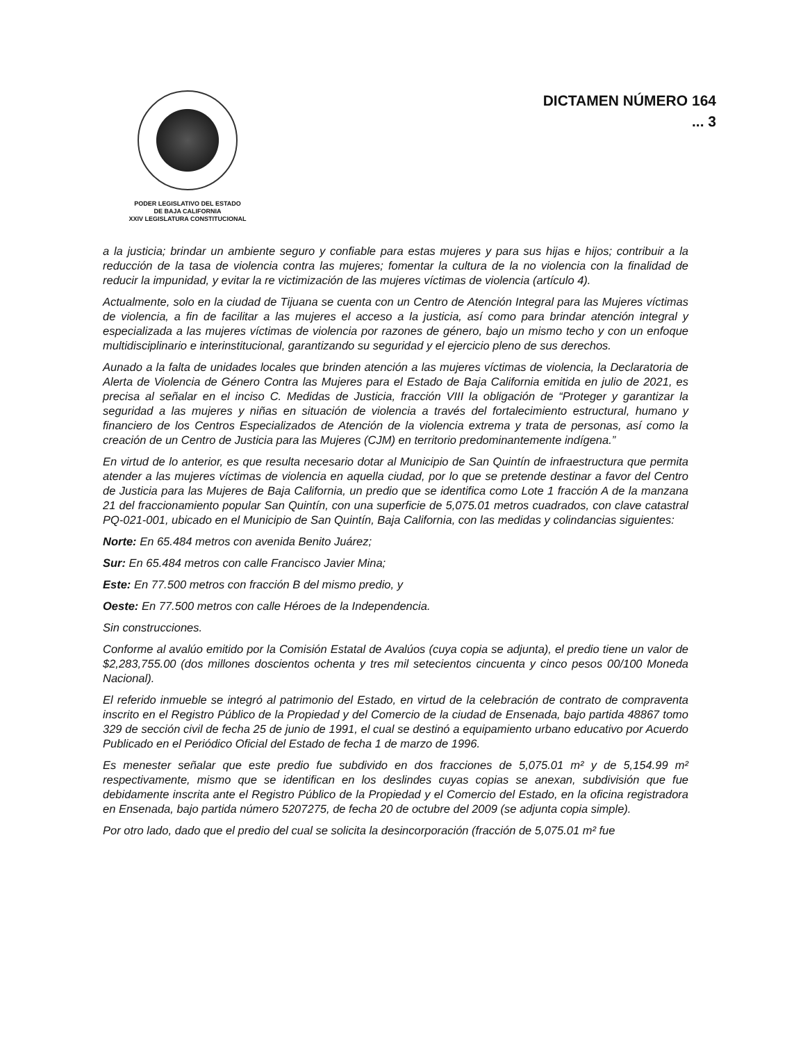PODER LEGISLATIVO DEL ESTADO
DE BAJA CALIFORNIA
XXIV LEGISLATURA CONSTITUCIONAL
DICTAMEN NÚMERO 164
... 3
a la justicia; brindar un ambiente seguro y confiable para estas mujeres y para sus hijas e hijos; contribuir a la reducción de la tasa de violencia contra las mujeres; fomentar la cultura de la no violencia con la finalidad de reducir la impunidad, y evitar la re victimización de las mujeres víctimas de violencia (artículo 4).
Actualmente, solo en la ciudad de Tijuana se cuenta con un Centro de Atención Integral para las Mujeres víctimas de violencia, a fin de facilitar a las mujeres el acceso a la justicia, así como para brindar atención integral y especializada a las mujeres víctimas de violencia por razones de género, bajo un mismo techo y con un enfoque multidisciplinario e interinstitucional, garantizando su seguridad y el ejercicio pleno de sus derechos.
Aunado a la falta de unidades locales que brinden atención a las mujeres víctimas de violencia, la Declaratoria de Alerta de Violencia de Género Contra las Mujeres para el Estado de Baja California emitida en julio de 2021, es precisa al señalar en el inciso C. Medidas de Justicia, fracción VIII la obligación de “Proteger y garantizar la seguridad a las mujeres y niñas en situación de violencia a través del fortalecimiento estructural, humano y financiero de los Centros Especializados de Atención de la violencia extrema y trata de personas, así como la creación de un Centro de Justicia para las Mujeres (CJM) en territorio predominantemente indígena.”
En virtud de lo anterior, es que resulta necesario dotar al Municipio de San Quintín de infraestructura que permita atender a las mujeres víctimas de violencia en aquella ciudad, por lo que se pretende destinar a favor del Centro de Justicia para las Mujeres de Baja California, un predio que se identifica como Lote 1 fracción A de la manzana 21 del fraccionamiento popular San Quintín, con una superficie de 5,075.01 metros cuadrados, con clave catastral PQ-021-001, ubicado en el Municipio de San Quintín, Baja California, con las medidas y colindancias siguientes:
Norte: En 65.484 metros con avenida Benito Juárez;
Sur: En 65.484 metros con calle Francisco Javier Mina;
Este: En 77.500 metros con fracción B del mismo predio, y
Oeste: En 77.500 metros con calle Héroes de la Independencia.
Sin construcciones.
Conforme al avalúo emitido por la Comisión Estatal de Avalúos (cuya copia se adjunta), el predio tiene un valor de $2,283,755.00 (dos millones doscientos ochenta y tres mil setecientos cincuenta y cinco pesos 00/100 Moneda Nacional).
El referido inmueble se integró al patrimonio del Estado, en virtud de la celebración de contrato de compraventa inscrito en el Registro Público de la Propiedad y del Comercio de la ciudad de Ensenada, bajo partida 48867 tomo 329 de sección civil de fecha 25 de junio de 1991, el cual se destinó a equipamiento urbano educativo por Acuerdo Publicado en el Periódico Oficial del Estado de fecha 1 de marzo de 1996.
Es menester señalar que este predio fue subdivido en dos fracciones de 5,075.01 m² y de 5,154.99 m² respectivamente, mismo que se identifican en los deslindes cuyas copias se anexan, subdivisión que fue debidamente inscrita ante el Registro Público de la Propiedad y el Comercio del Estado, en la oficina registradora en Ensenada, bajo partida número 5207275, de fecha 20 de octubre del 2009 (se adjunta copia simple).
Por otro lado, dado que el predio del cual se solicita la desincorporación (fracción de 5,075.01 m² fue